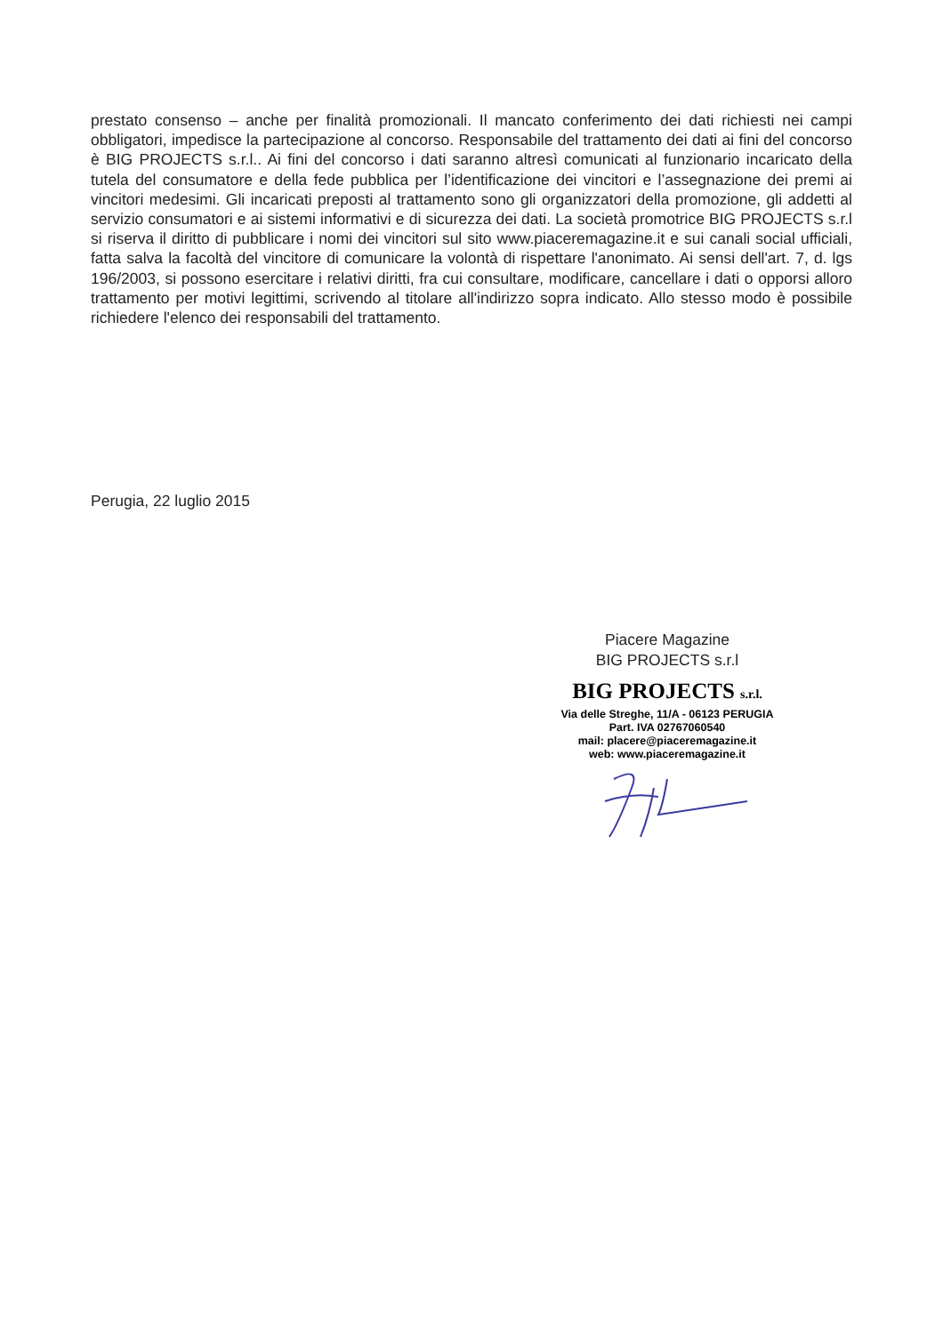prestato consenso – anche per finalità promozionali. Il mancato conferimento dei dati richiesti nei campi obbligatori, impedisce la partecipazione al concorso. Responsabile del trattamento dei dati ai fini del concorso è BIG PROJECTS s.r.l.. Ai fini del concorso i dati saranno altresì comunicati al funzionario incaricato della tutela del consumatore e della fede pubblica per l’identificazione dei vincitori e l’assegnazione dei premi ai vincitori medesimi. Gli incaricati preposti al trattamento sono gli organizzatori della promozione, gli addetti al servizio consumatori e ai sistemi informativi e di sicurezza dei dati. La società promotrice BIG PROJECTS s.r.l si riserva il diritto di pubblicare i nomi dei vincitori sul sito www.piaceremagazine.it e sui canali social ufficiali, fatta salva la facoltà del vincitore di comunicare la volontà di rispettare l'anonimato. Ai sensi dell'art. 7, d. lgs 196/2003, si possono esercitare i relativi diritti, fra cui consultare, modificare, cancellare i dati o opporsi alloro trattamento per motivi legittimi, scrivendo al titolare all'indirizzo sopra indicato. Allo stesso modo è possibile richiedere l'elenco dei responsabili del trattamento.
Perugia, 22 luglio 2015
Piacere Magazine
BIG PROJECTS s.r.l
BIG PROJECTS s.r.l.
Via delle Streghe, 11/A - 06123 PERUGIA
Part. IVA 02767060540
mail: placere@piaceremagazine.it
web: www.piaceremagazine.it